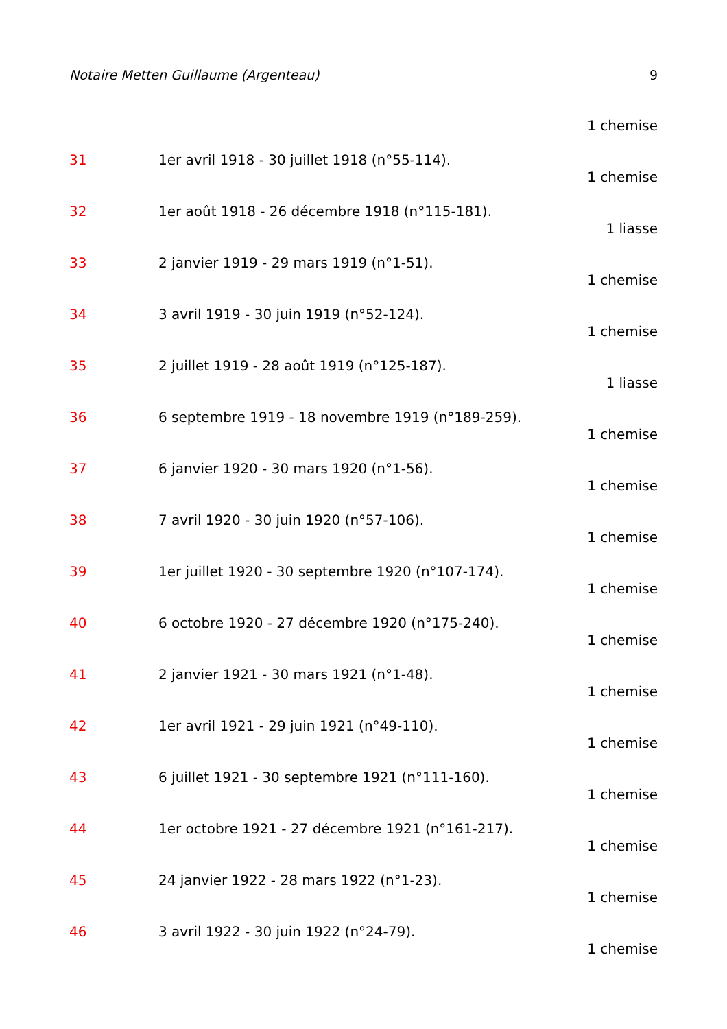Notaire Metten Guillaume (Argenteau) 9
1 chemise
31 1er avril 1918 - 30 juillet 1918 (n°55-114).
1 chemise
32 1er août 1918 - 26 décembre 1918 (n°115-181).
1 liasse
33 2 janvier 1919 - 29 mars 1919 (n°1-51).
1 chemise
34 3 avril 1919 - 30 juin 1919 (n°52-124).
1 chemise
35 2 juillet 1919 - 28 août 1919 (n°125-187).
1 liasse
36 6 septembre 1919 - 18 novembre 1919 (n°189-259).
1 chemise
37 6 janvier 1920 - 30 mars 1920 (n°1-56).
1 chemise
38 7 avril 1920 - 30 juin 1920 (n°57-106).
1 chemise
39 1er juillet 1920 - 30 septembre 1920 (n°107-174).
1 chemise
40 6 octobre 1920 - 27 décembre 1920 (n°175-240).
1 chemise
41 2 janvier 1921 - 30 mars 1921 (n°1-48).
1 chemise
42 1er avril 1921 - 29 juin 1921 (n°49-110).
1 chemise
43 6 juillet 1921 - 30 septembre 1921 (n°111-160).
1 chemise
44 1er octobre 1921 - 27 décembre 1921 (n°161-217).
1 chemise
45 24 janvier 1922 - 28 mars 1922 (n°1-23).
1 chemise
46 3 avril 1922 - 30 juin 1922 (n°24-79).
1 chemise